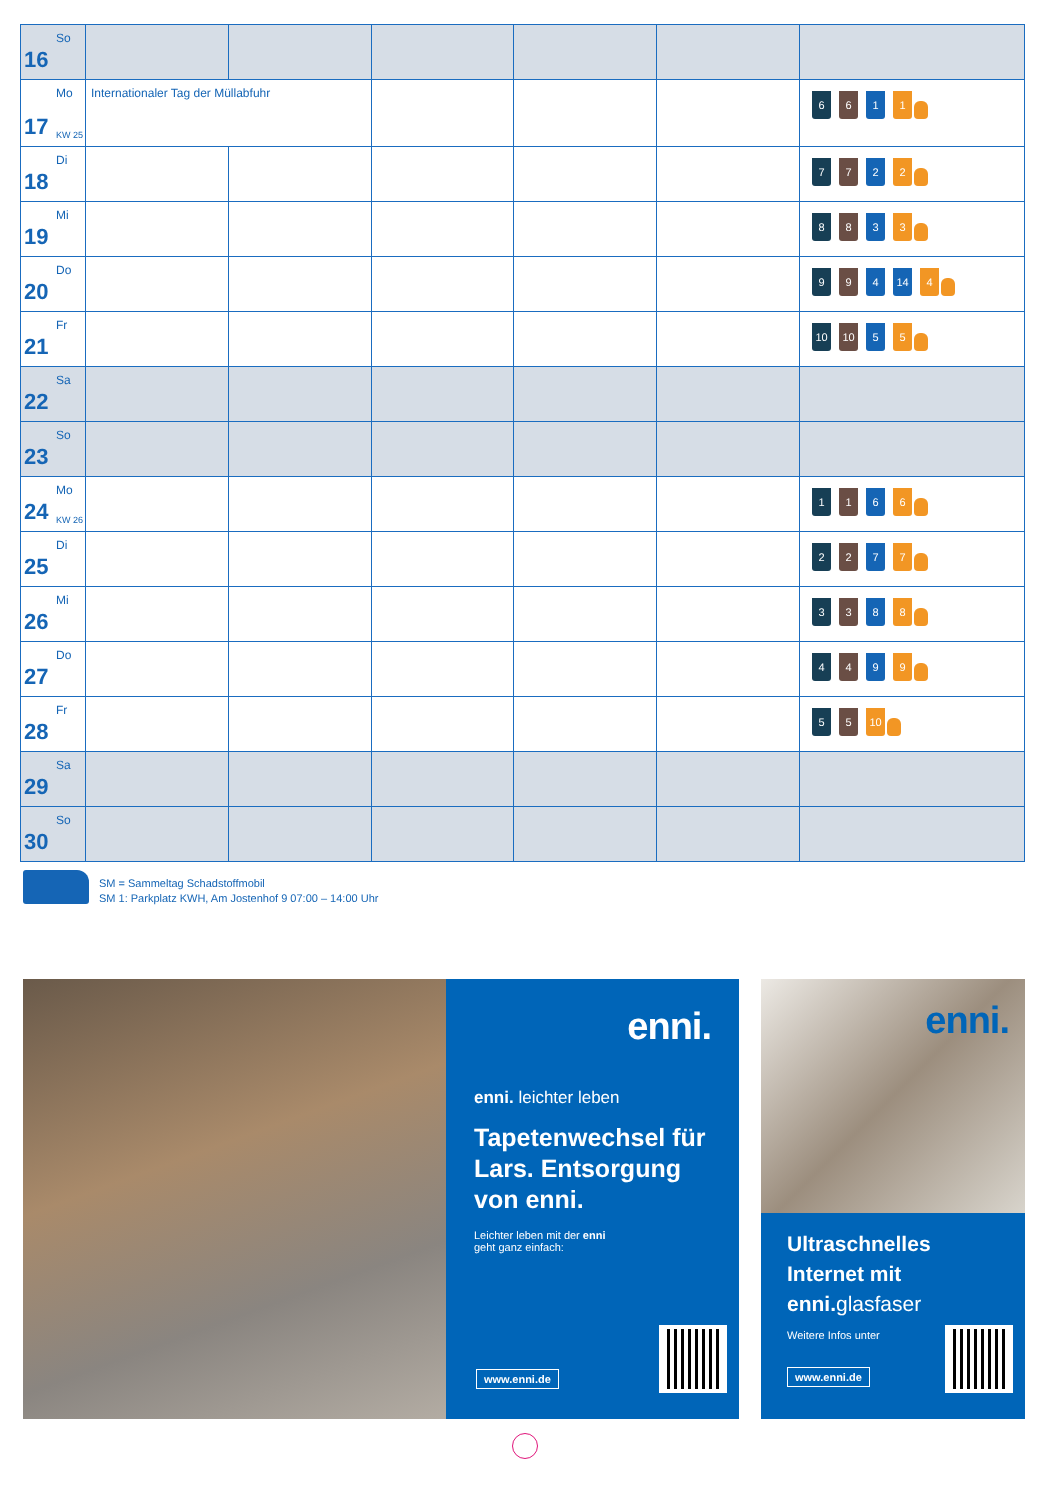| 16 So | | | | | | |
| 17 Mo KW 25 | Internationaler Tag der Müllabfuhr | | | | | 6 6 1 1 |
| 18 Di | | | | | | 7 7 2 2 |
| 19 Mi | | | | | | 8 8 3 3 |
| 20 Do | | | | | | 9 9 4 14 4 |
| 21 Fr | | | | | | 10 10 5 5 |
| 22 Sa | | | | | | |
| 23 So | | | | | | |
| 24 Mo KW 26 | | | | | | 1 1 6 6 |
| 25 Di | | | | | | 2 2 7 7 |
| 26 Mi | | | | | | 3 3 8 8 |
| 27 Do | | | | | | 4 4 9 9 |
| 28 Fr | | | | | | 5 5 10 |
| 29 Sa | | | | | | |
| 30 So | | | | | | |
SM = Sammeltag Schadstoffmobil
SM 1: Parkplatz KWH, Am Jostenhof 9 07:00 – 14:00 Uhr
enni.
enni. leichter leben
Tapetenwechsel für Lars. Entsorgung von enni.
Leichter leben mit der enni
geht ganz einfach:
www.enni.de
enni.
Ultraschnelles Internet mit enni. glasfaser
Weitere Infos unter
www.enni.de